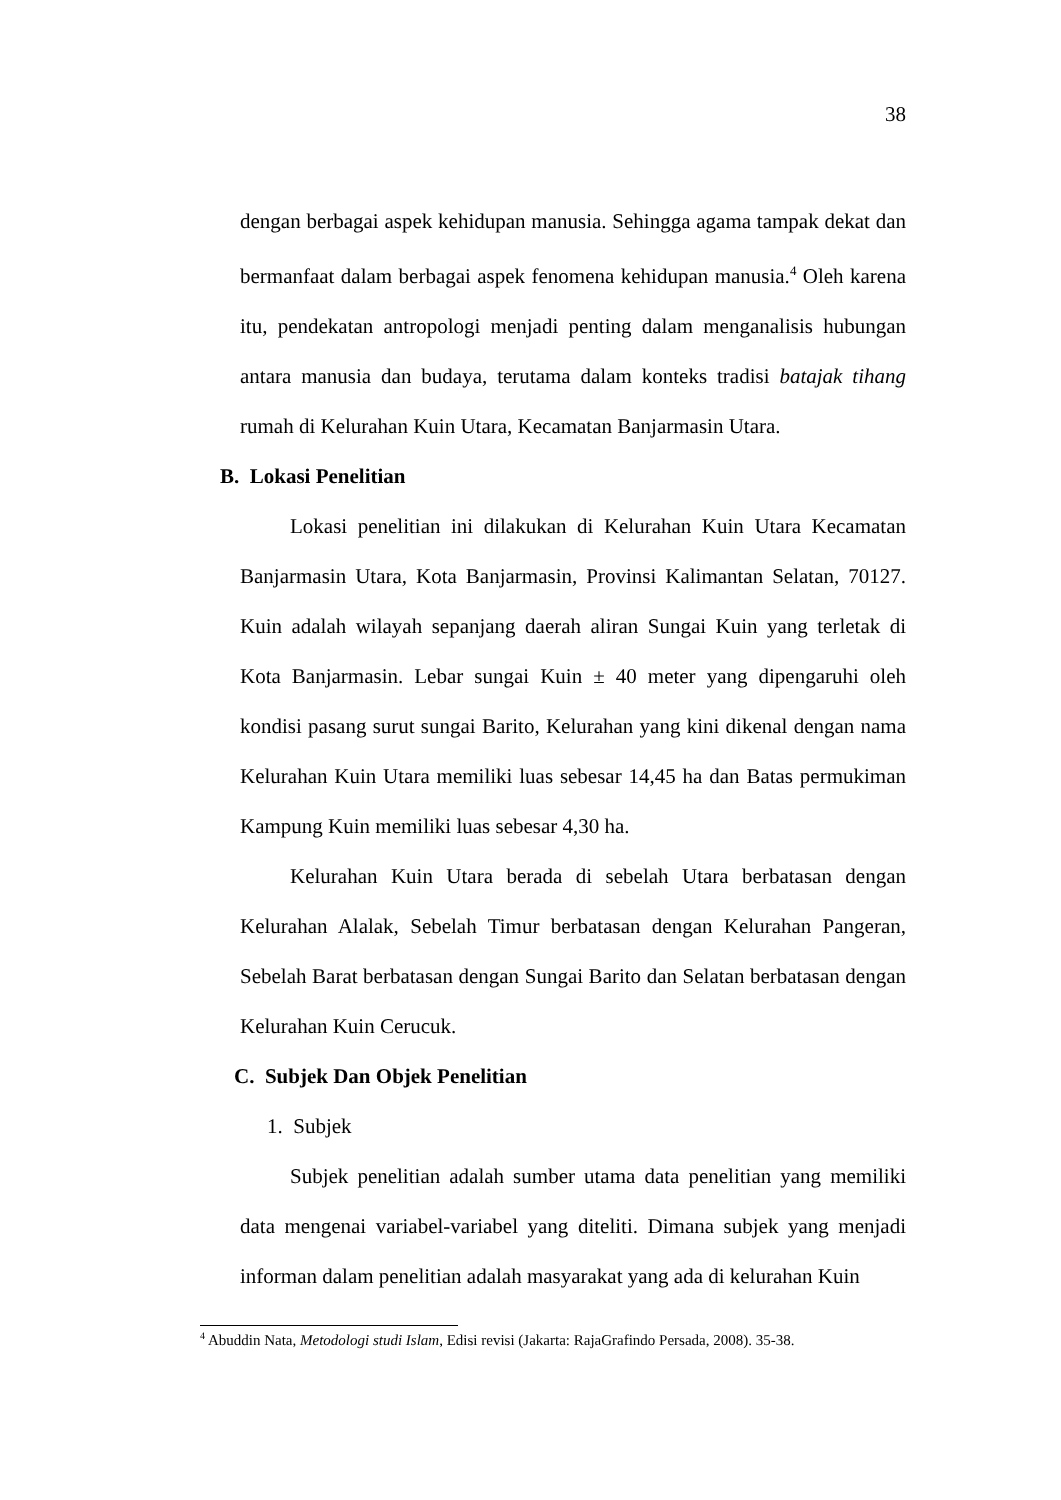38
dengan berbagai aspek kehidupan manusia. Sehingga agama tampak dekat dan bermanfaat dalam berbagai aspek fenomena kehidupan manusia.<sup>4</sup> Oleh karena itu, pendekatan antropologi menjadi penting dalam menganalisis hubungan antara manusia dan budaya, terutama dalam konteks tradisi batajak tihang rumah di Kelurahan Kuin Utara, Kecamatan Banjarmasin Utara.
B. Lokasi Penelitian
Lokasi penelitian ini dilakukan di Kelurahan Kuin Utara Kecamatan Banjarmasin Utara, Kota Banjarmasin, Provinsi Kalimantan Selatan, 70127. Kuin adalah wilayah sepanjang daerah aliran Sungai Kuin yang terletak di Kota Banjarmasin. Lebar sungai Kuin ± 40 meter yang dipengaruhi oleh kondisi pasang surut sungai Barito, Kelurahan yang kini dikenal dengan nama Kelurahan Kuin Utara memiliki luas sebesar 14,45 ha dan Batas permukiman Kampung Kuin memiliki luas sebesar 4,30 ha.
Kelurahan Kuin Utara berada di sebelah Utara berbatasan dengan Kelurahan Alalak, Sebelah Timur berbatasan dengan Kelurahan Pangeran, Sebelah Barat berbatasan dengan Sungai Barito dan Selatan berbatasan dengan Kelurahan Kuin Cerucuk.
C. Subjek Dan Objek Penelitian
1. Subjek
Subjek penelitian adalah sumber utama data penelitian yang memiliki data mengenai variabel-variabel yang diteliti. Dimana subjek yang menjadi informan dalam penelitian adalah masyarakat yang ada di kelurahan Kuin
<sup>4</sup> Abuddin Nata, Metodologi studi Islam, Edisi revisi (Jakarta: RajaGrafindo Persada, 2008). 35-38.